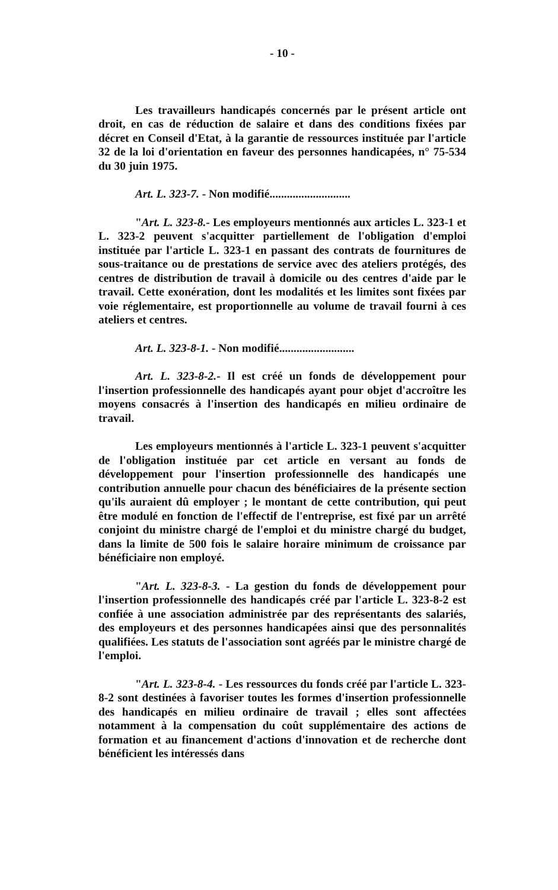- 10 -
Les travailleurs handicapés concernés par le présent article ont droit, en cas de réduction de salaire et dans des conditions fixées par décret en Conseil d'Etat, à la garantie de ressources instituée par l'article 32 de la loi d'orientation en faveur des personnes handicapées, n° 75-534 du 30 juin 1975.
Art. L. 323-7. - Non modifié............................
"Art. L. 323-8.- Les employeurs mentionnés aux articles L. 323-1 et L. 323-2 peuvent s'acquitter partiellement de l'obligation d'emploi instituée par l'article L. 323-1 en passant des contrats de fournitures de sous-traitance ou de prestations de service avec des ateliers protégés, des centres de distribution de travail à domicile ou des centres d'aide par le travail. Cette exonération, dont les modalités et les limites sont fixées par voie réglementaire, est proportionnelle au volume de travail fourni à ces ateliers et centres.
Art. L. 323-8-1. - Non modifié..........................
Art. L. 323-8-2.- Il est créé un fonds de développement pour l'insertion professionnelle des handicapés ayant pour objet d'accroître les moyens consacrés à l'insertion des handicapés en milieu ordinaire de travail.
Les employeurs mentionnés à l'article L. 323-1 peuvent s'acquitter de l'obligation instituée par cet article en versant au fonds de développement pour l'insertion professionnelle des handicapés une contribution annuelle pour chacun des bénéficiaires de la présente section qu'ils auraient dû employer ; le montant de cette contribution, qui peut être modulé en fonction de l'effectif de l'entreprise, est fixé par un arrêté conjoint du ministre chargé de l'emploi et du ministre chargé du budget, dans la limite de 500 fois le salaire horaire minimum de croissance par bénéficiaire non employé.
"Art. L. 323-8-3. - La gestion du fonds de développement pour l'insertion professionnelle des handicapés créé par l'article L. 323-8-2 est confiée à une association administrée par des représentants des salariés, des employeurs et des personnes handicapées ainsi que des personnalités qualifiées. Les statuts de l'association sont agréés par le ministre chargé de l'emploi.
"Art. L. 323-8-4. - Les ressources du fonds créé par l'article L. 323-8-2 sont destinées à favoriser toutes les formes d'insertion professionnelle des handicapés en milieu ordinaire de travail ; elles sont affectées notamment à la compensation du coût supplémentaire des actions de formation et au financement d'actions d'innovation et de recherche dont bénéficient les intéressés dans